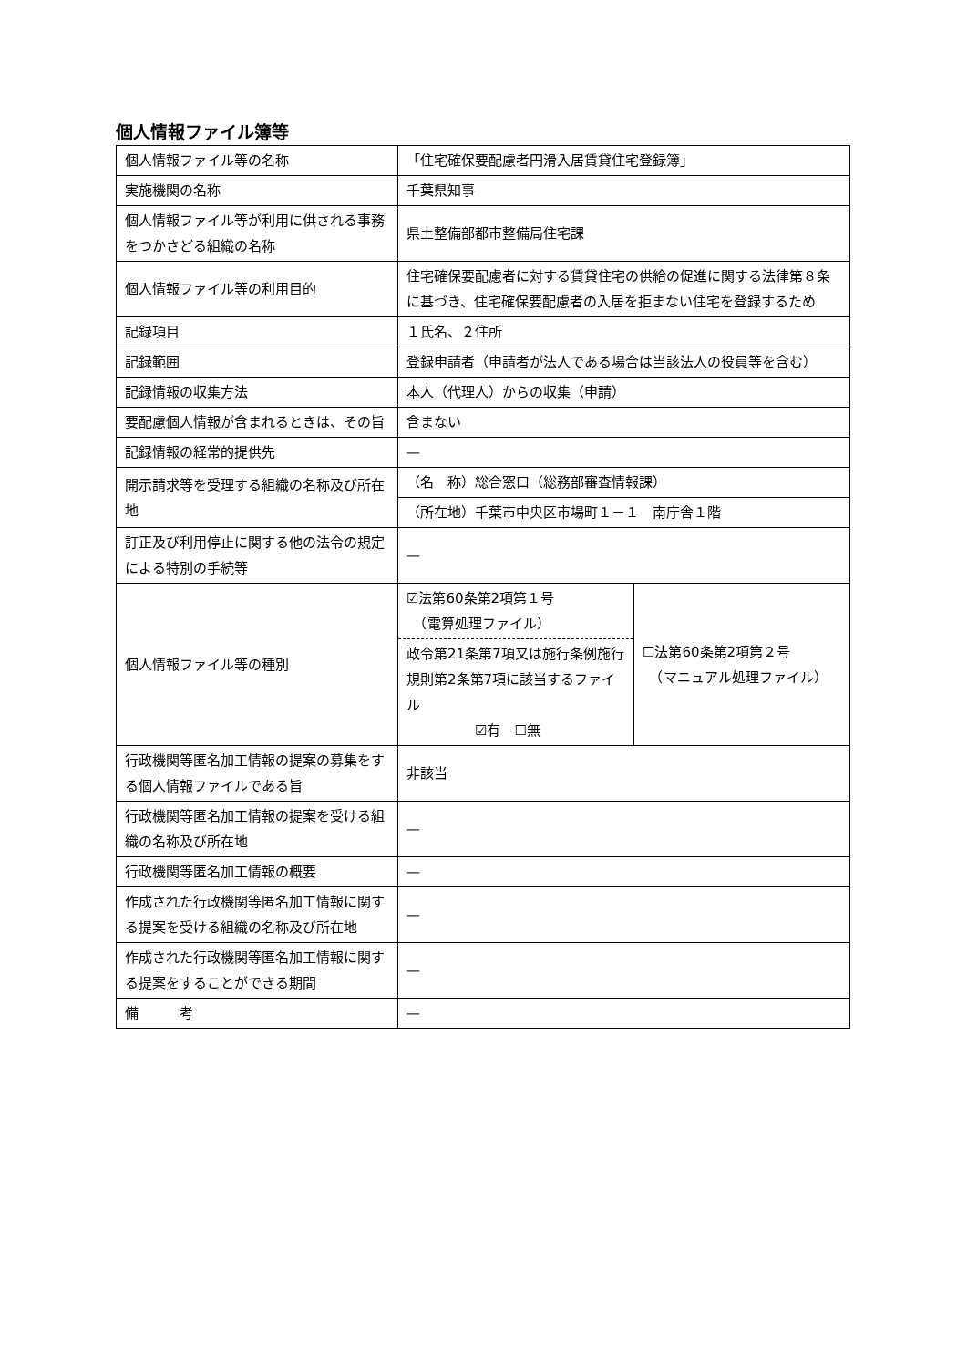個人情報ファイル簿等
| 個人情報ファイル等の名称 | 「住宅確保要配慮者円滑入居賃貸住宅登録簿」 | |
| 実施機関の名称 | 千葉県知事 | |
| 個人情報ファイル等が利用に供される事務をつかさどる組織の名称 | 県土整備部都市整備局住宅課 | |
| 個人情報ファイル等の利用目的 | 住宅確保要配慮者に対する賃貸住宅の供給の促進に関する法律第８条に基づき、住宅確保要配慮者の入居を拒まない住宅を登録するため | |
| 記録項目 | １氏名、２住所 | |
| 記録範囲 | 登録申請者（申請者が法人である場合は当該法人の役員等を含む） | |
| 記録情報の収集方法 | 本人（代理人）からの収集（申請） | |
| 要配慮個人情報が含まれるときは、その旨 | 含まない | |
| 記録情報の経常的提供先 | — | |
| 開示請求等を受理する組織の名称及び所在地 | （名 称）総合窓口（総務部審査情報課） | |
| | （所在地）千葉市中央区市場町１－１ 南庁舎１階 | |
| 訂正及び利用停止に関する他の法令の規定による特別の手続等 | — | |
| 個人情報ファイル等の種別 | ☑法第60条第2項第１号 （電算処理ファイル） 政令第21条第7項又は施行条例施行規則第2条第7項に該当するファイル ☑有 ☐無 | ☐法第60条第2項第２号 （マニュアル処理ファイル） |
| 行政機関等匿名加工情報の提案の募集をする個人情報ファイルである旨 | 非該当 | |
| 行政機関等匿名加工情報の提案を受ける組織の名称及び所在地 | — | |
| 行政機関等匿名加工情報の概要 | — | |
| 作成された行政機関等匿名加工情報に関する提案を受ける組織の名称及び所在地 | — | |
| 作成された行政機関等匿名加工情報に関する提案をすることができる期間 | — | |
| 備 考 | — | |